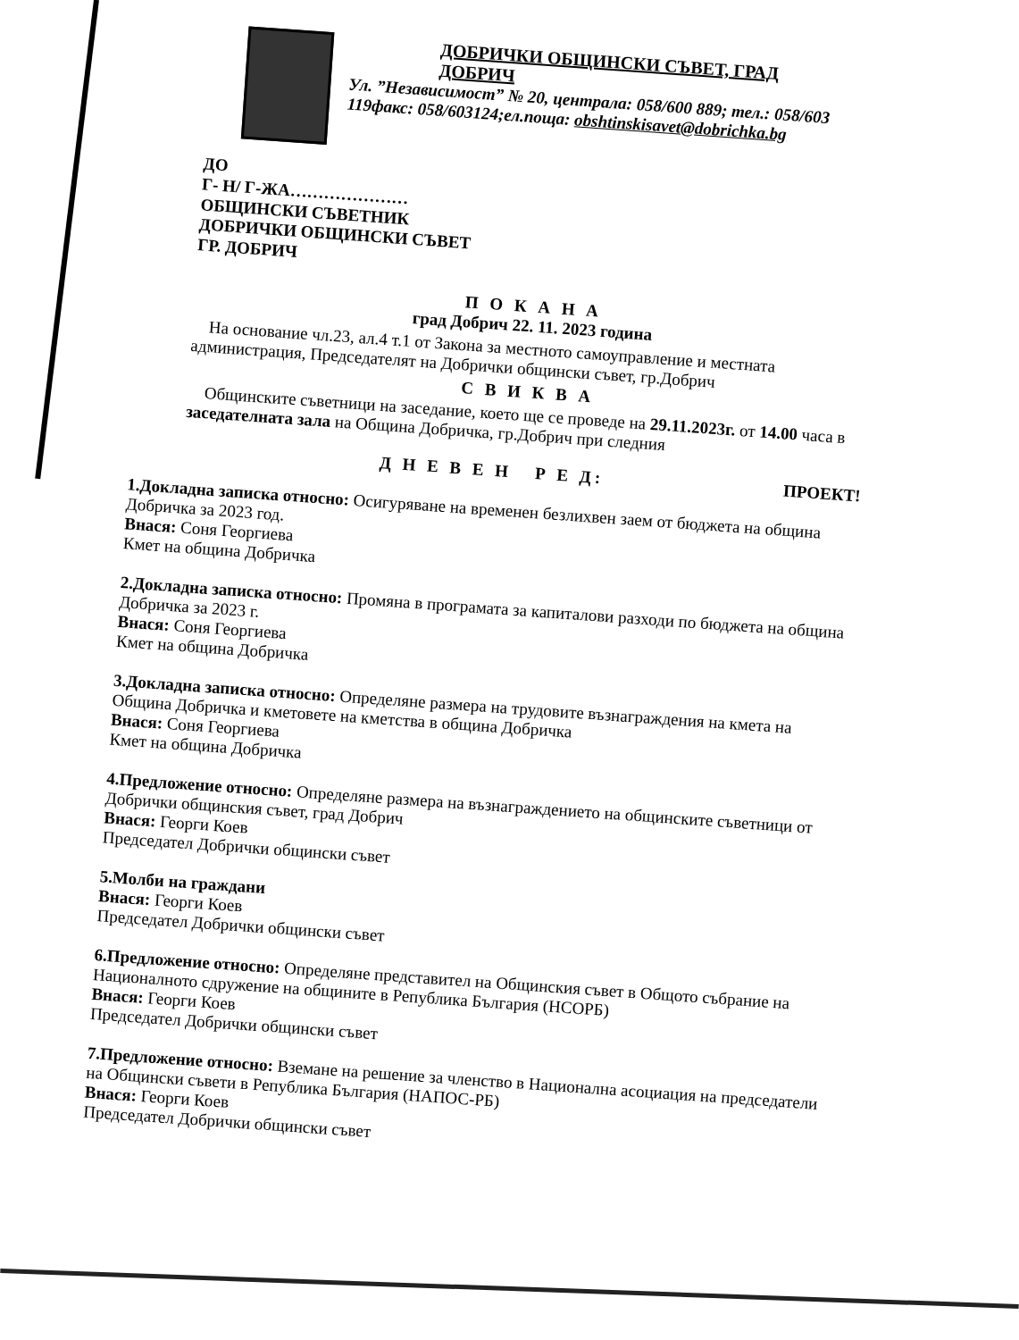ДОБРИЧКИ ОБЩИНСКИ СЪВЕТ, ГРАД ДОБРИЧ
Ул. ”Независимост” № 20, централа: 058/600 889; тел.: 058/603 119факс: 058/603124;ел.поща: obshtinskisavet@dobrichka.bg
ДО
Г- Н/ Г-ЖА…………………
ОБЩИНСКИ СЪВЕТНИК
ДОБРИЧКИ ОБЩИНСКИ СЪВЕТ
ГР. ДОБРИЧ
П О К А Н А
град Добрич 22. 11. 2023 година
На основание чл.23, ал.4 т.1 от Закона за местното самоуправление и местната администрация, Председателят на Добрички общински съвет, гр.Добрич
С В И К В А
Общинските съветници на заседание, което ще се проведе на 29.11.2023г. от 14.00 часа в заседателната зала на Община Добричка, гр.Добрич при следния
Д Н Е В Е Н Р Е Д: ПРОЕКТ!
1.Докладна записка относно: Осигуряване на временен безлихвен заем от бюджета на община Добричка за 2023 год.
Внася: Соня Георгиева
Кмет на община Добричка
2.Докладна записка относно: Промяна в програмата за капиталови разходи по бюджета на община Добричка за 2023 г.
Внася: Соня Георгиева
Кмет на община Добричка
3.Докладна записка относно: Определяне размера на трудовите възнаграждения на кмета на Община Добричка и кметовете на кметства в община Добричка
Внася: Соня Георгиева
Кмет на община Добричка
4.Предложение относно: Определяне размера на възнаграждението на общинските съветници от Добрички общинския съвет, град Добрич
Внася: Георги Коев
Председател Добрички общински съвет
5.Молби на граждани
Внася: Георги Коев
Председател Добрички общински съвет
6.Предложение относно: Определяне представител на Общинския съвет в Общото събрание на Националното сдружение на общините в Република България (НСОРБ)
Внася: Георги Коев
Председател Добрички общински съвет
7.Предложение относно: Вземане на решение за членство в Национална асоциация на председатели на Общински съвети в Република България (НАПОС-РБ)
Внася: Георги Коев
Председател Добрички общински съвет